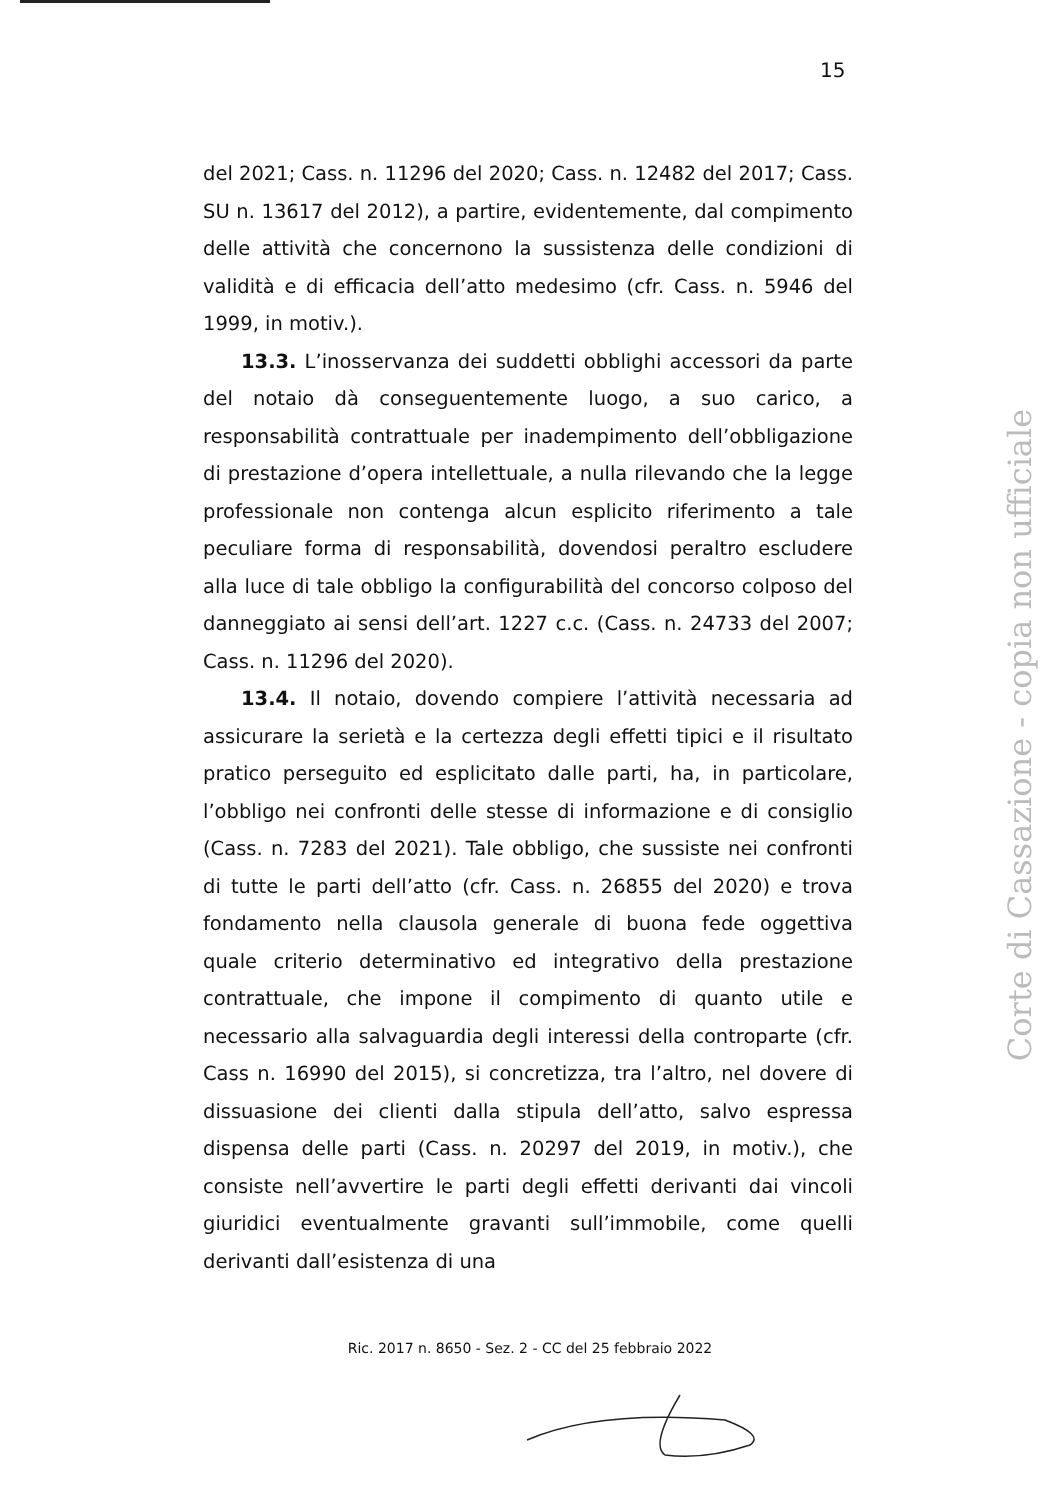15
del 2021; Cass. n. 11296 del 2020; Cass. n. 12482 del 2017; Cass. SU n. 13617 del 2012), a partire, evidentemente, dal compimento delle attività che concernono la sussistenza delle condizioni di validità e di efficacia dell’atto medesimo (cfr. Cass. n. 5946 del 1999, in motiv.).
13.3. L’inosservanza dei suddetti obblighi accessori da parte del notaio dà conseguentemente luogo, a suo carico, a responsabilità contrattuale per inadempimento dell’obbligazione di prestazione d’opera intellettuale, a nulla rilevando che la legge professionale non contenga alcun esplicito riferimento a tale peculiare forma di responsabilità, dovendosi peraltro escludere alla luce di tale obbligo la configurabilità del concorso colposo del danneggiato ai sensi dell’art. 1227 c.c. (Cass. n. 24733 del 2007; Cass. n. 11296 del 2020).
13.4. Il notaio, dovendo compiere l’attività necessaria ad assicurare la serietà e la certezza degli effetti tipici e il risultato pratico perseguito ed esplicitato dalle parti, ha, in particolare, l’obbligo nei confronti delle stesse di informazione e di consiglio (Cass. n. 7283 del 2021). Tale obbligo, che sussiste nei confronti di tutte le parti dell’atto (cfr. Cass. n. 26855 del 2020) e trova fondamento nella clausola generale di buona fede oggettiva quale criterio determinativo ed integrativo della prestazione contrattuale, che impone il compimento di quanto utile e necessario alla salvaguardia degli interessi della controparte (cfr. Cass n. 16990 del 2015), si concretizza, tra l’altro, nel dovere di dissuasione dei clienti dalla stipula dell’atto, salvo espressa dispensa delle parti (Cass. n. 20297 del 2019, in motiv.), che consiste nell’avvertire le parti degli effetti derivanti dai vincoli giuridici eventualmente gravanti sull’immobile, come quelli derivanti dall’esistenza di una
Ric. 2017 n. 8650 - Sez. 2 - CC del 25 febbraio 2022
Corte di Cassazione - copia non ufficiale